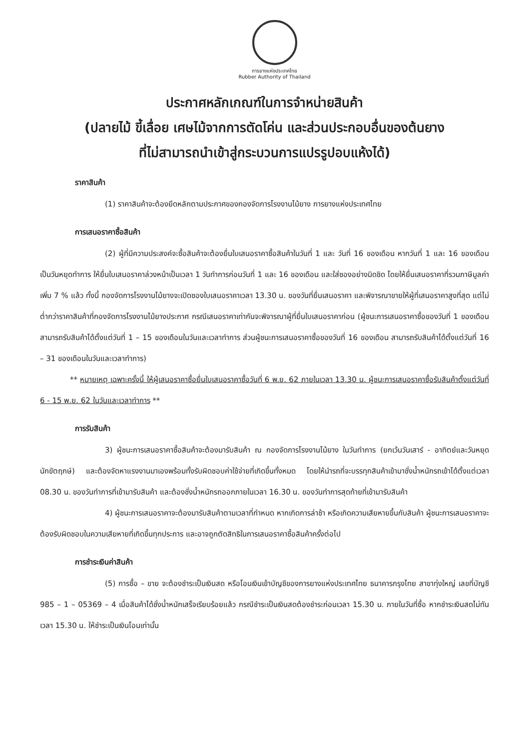การยางแห่งประเทศไทย
Rubber Authority of Thailand
ประกาศหลักเกณฑ์ในการจำหน่ายสินค้า
(ปลายไม้ ขี้เลื่อย เศษไม้จากการตัดโค่น และส่วนประกอบอื่นของต้นยาง
ที่ไม่สามารถนำเข้าสู่กระบวนการแปรรูปอบแห้งได้)
ราคาสินค้า
(1) ราคาสินค้าจะต้องยึดหลักตามประกาศของกองจัดการโรงงานไม้ยาง การยางแห่งประเทศไทย
การเสนอราคาซื้อสินค้า
(2) ผู้ที่มีความประสงค์จะซื้อสินค้าจะต้องยื่นใบเสนอราคาซื้อสินค้าในวันที่ 1 และ วันที่ 16 ของเดือน หากวันที่ 1 และ 16 ของเดือนเป็นวันหยุดทำการ ให้ยื่นใบเสนอราคาล่วงหน้าเป็นเวลา 1 วันทำการก่อนวันที่ 1 และ 16 ของเดือน และใส่ซองอย่างมิดชิด โดยให้ยื่นเสนอราคาที่รวมภาษีมูลค่าเพิ่ม 7 % แล้ว ทั้งนี้ กองจัดการโรงงานไม้ยางจะเปิดซองใบเสนอราคาเวลา 13.30 น. ของวันที่ยื่นเสนอราคา และพิจารณาขายให้ผู้ที่เสนอราคาสูงที่สุด แต่ไม่ต่ำกว่าราคาสินค้าที่กองจัดการโรงงานไม้ยางประกาศ กรณีเสนอราคาเท่ากันจะพิจารณาผู้ที่ยื่นใบเสนอราคาก่อน (ผู้ชนะการเสนอราคาซื้อของวันที่ 1 ของเดือน สามารถรับสินค้าได้ตั้งแต่วันที่ 1 – 15 ของเดือนในวันและเวลาทำการ ส่วนผู้ชนะการเสนอราคาซื้อของวันที่ 16 ของเดือน สามารถรับสินค้าได้ตั้งแต่วันที่ 16 – 31 ของเดือนในวันและเวลาทำการ)
** หมายเหตุ เฉพาะครั้งนี้ ให้ผู้เสนอราคาซื้อยื่นใบเสนอราคาซื้อวันที่ 6 พ.ย. 62 ภายในเวลา 13.30 น. ผู้ชนะการเสนอราคาซื้อรับสินค้าตั้งแต่วันที่ 6 - 15 พ.ย. 62 ในวันและเวลาทำการ **
การรับสินค้า
3) ผู้ชนะการเสนอราคาซื้อสินค้าจะต้องมารับสินค้า ณ กองจัดการโรงงานไม้ยาง ในวันทำการ (ยกเว้นวันเสาร์ - อาทิตย์และวันหยุดนักขัตฤกษ์) และต้องจัดหาแรงงานมาเองพร้อมทั้งรับผิดชอบค่าใช้จ่ายที่เกิดขึ้นทั้งหมด โดยให้นำรถที่จะบรรทุกสินค้าเข้ามาชั่งน้ำหนักรถเข้าได้ตั้งแต่เวลา 08.30 น. ของวันทำการที่เข้ามารับสินค้า และต้องชั่งน้ำหนักรถออกภายในเวลา 16.30 น. ของวันทำการสุดท้ายที่เข้ามารับสินค้า
4) ผู้ชนะการเสนอราคาจะต้องมารับสินค้าตามเวลาที่กำหนด หากเกิดการล่าช้า หรือเกิดความเสียหายขึ้นกับสินค้า ผู้ชนะการเสนอราคาจะต้องรับผิดชอบในความเสียหายที่เกิดขึ้นทุกประการ และอาจถูกตัดสิทธิในการเสนอราคาซื้อสินค้าครั้งต่อไป
การชำระเงินค่าสินค้า
(5) การซื้อ – ขาย จะต้องชำระเป็นเงินสด หรือโอนเงินเข้าบัญชีของการยางแห่งประเทศไทย ธนาคารกรุงไทย สาขาทุ่งใหญ่ เลขที่บัญชี 985 – 1 – 05369 – 4 เมื่อสินค้าได้ชั่งน้ำหนักเสร็จเรียบร้อยแล้ว กรณีชำระเป็นเงินสดต้องชำระก่อนเวลา 15.30 น. ภายในวันที่ซื้อ หากชำระเงินสดไม่ทันเวลา 15.30 น. ให้ชำระเป็นเงินโอนเท่านั้น